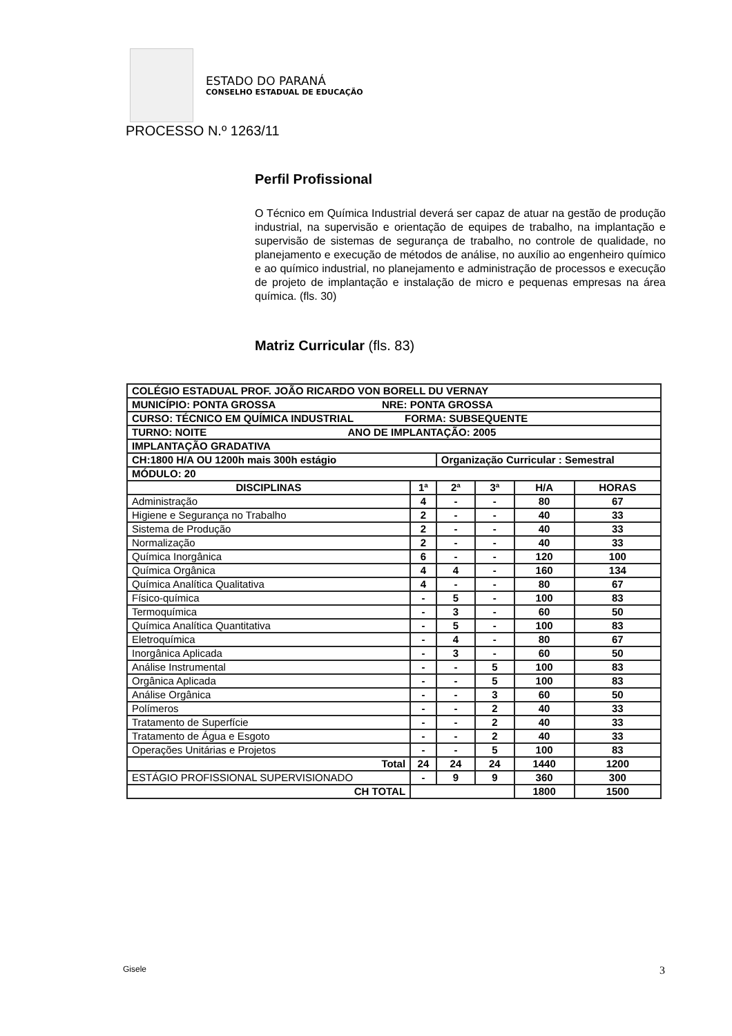ESTADO DO PARANÁ
CONSELHO ESTADUAL DE EDUCAÇÃO
PROCESSO N.º 1263/11
Perfil Profissional
O Técnico em Química Industrial deverá ser capaz de atuar na gestão de produção industrial, na supervisão e orientação de equipes de trabalho, na implantação e supervisão de sistemas de segurança de trabalho, no controle de qualidade, no planejamento e execução de métodos de análise, no auxílio ao engenheiro químico e ao químico industrial, no planejamento e administração de processos e execução de projeto de implantação e instalação de micro e pequenas empresas na área química. (fls. 30)
Matriz Curricular (fls. 83)
| COLÉGIO ESTADUAL PROF. JOÃO RICARDO VON BORELL DU VERNAY | | | | | |
| MUNICÍPIO: PONTA GROSSA NRE: PONTA GROSSA | | | | | |
| CURSO: TÉCNICO EM QUÍMICA INDUSTRIAL FORMA: SUBSEQUENTE | | | | | |
| TURNO: NOITE ANO DE IMPLANTAÇÃO: 2005 | | | | | |
| IMPLANTAÇÃO GRADATIVA | | | | | |
| CH:1800 H/A OU 1200h mais 300h estágio | | Organização Curricular : Semestral | | | |
| MÓDULO: 20 | | | | | |
| DISCIPLINAS | 1ª | 2ª | 3ª | H/A | HORAS |
| Administração | 4 | - | - | 80 | 67 |
| Higiene e Segurança no Trabalho | 2 | - | - | 40 | 33 |
| Sistema de Produção | 2 | - | - | 40 | 33 |
| Normalização | 2 | - | - | 40 | 33 |
| Química Inorgânica | 6 | - | - | 120 | 100 |
| Química Orgânica | 4 | 4 | - | 160 | 134 |
| Química Analítica Qualitativa | 4 | - | - | 80 | 67 |
| Físico-química | - | 5 | - | 100 | 83 |
| Termoquímica | - | 3 | - | 60 | 50 |
| Química Analítica Quantitativa | - | 5 | - | 100 | 83 |
| Eletroquímica | - | 4 | - | 80 | 67 |
| Inorgânica Aplicada | - | 3 | - | 60 | 50 |
| Análise Instrumental | - | - | 5 | 100 | 83 |
| Orgânica Aplicada | - | - | 5 | 100 | 83 |
| Análise Orgânica | - | - | 3 | 60 | 50 |
| Polímeros | - | - | 2 | 40 | 33 |
| Tratamento de Superfície | - | - | 2 | 40 | 33 |
| Tratamento de Água e Esgoto | - | - | 2 | 40 | 33 |
| Operações Unitárias e Projetos | - | - | 5 | 100 | 83 |
| Total | 24 | 24 | 24 | 1440 | 1200 |
| ESTÁGIO PROFISSIONAL SUPERVISIONADO | - | 9 | 9 | 360 | 300 |
| CH TOTAL | | | | 1800 | 1500 |
Gisele 3